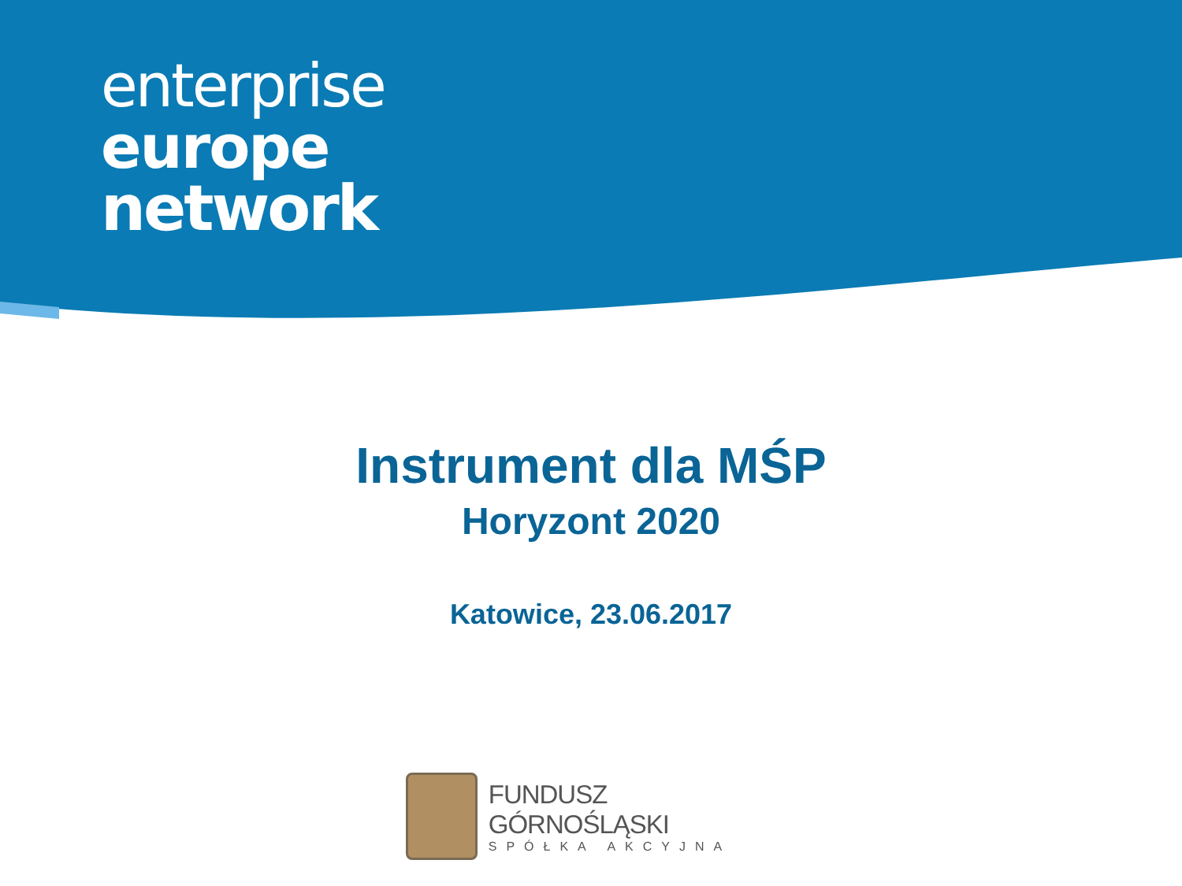enterprise
europe
network
Instrument dla MŚP
Horyzont 2020
Katowice, 23.06.2017
FUNDUSZ GÓRNOŚLĄSKI
SPÓŁKA AKCYJNA